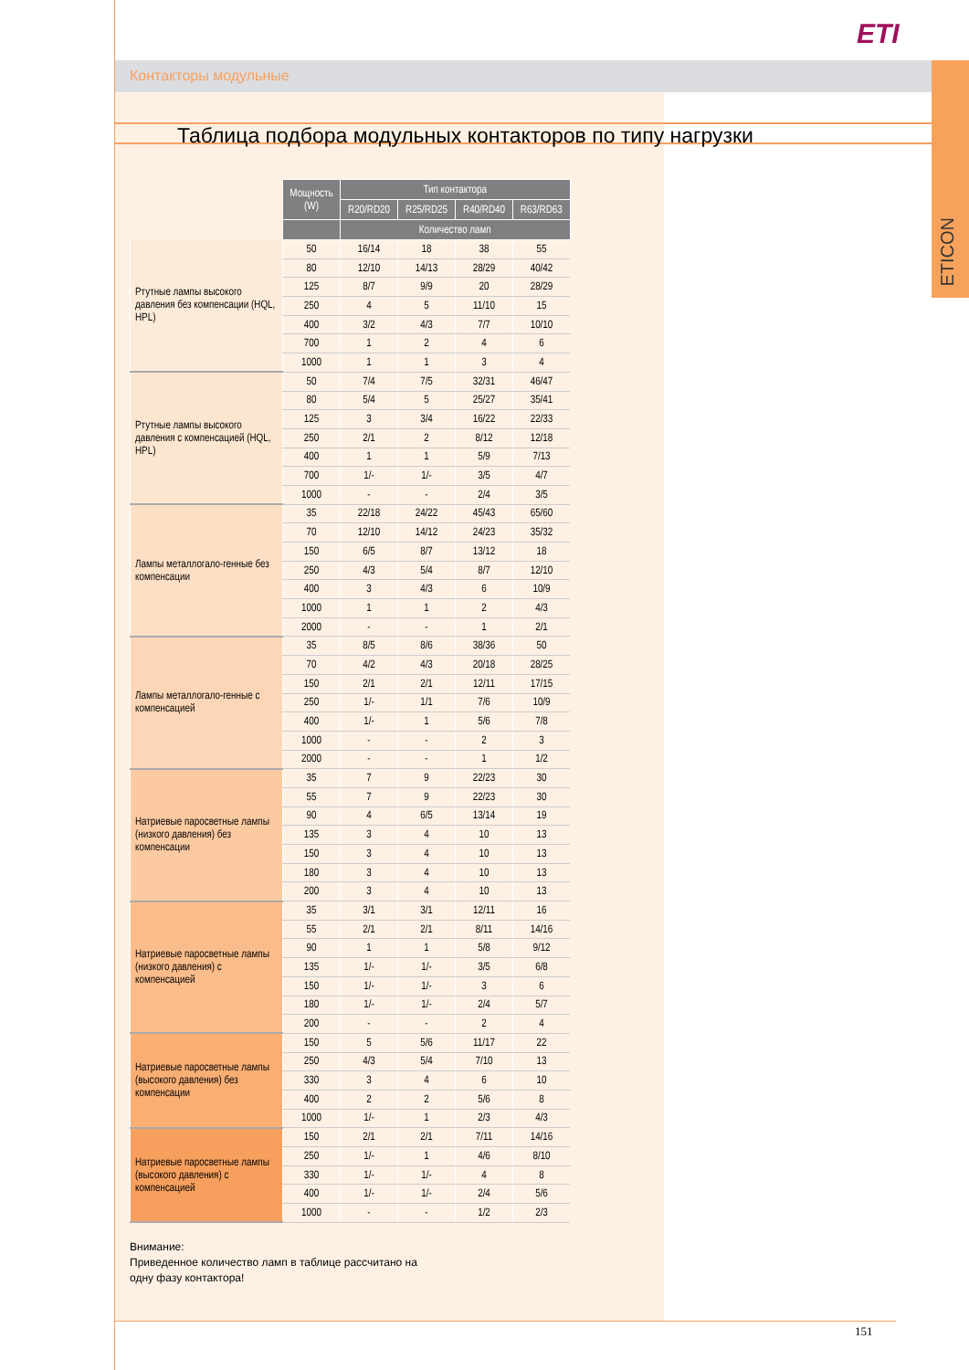ETI
Контакторы модульные
ETICON
Таблица подбора модульных контакторов по типу нагрузки
| | Мощность (W) | Тип контактора | | | |
| --- | --- | --- | --- | --- | --- |
| | | R20/RD20 | R25/RD25 | R40/RD40 | R63/RD63 |
| | | Количество ламп | | | |
| Ртутные лампы высокого давления без компенсации (HQL, HPL) | 50 | 16/14 | 18 | 38 | 55 |
| | 80 | 12/10 | 14/13 | 28/29 | 40/42 |
| | 125 | 8/7 | 9/9 | 20 | 28/29 |
| | 250 | 4 | 5 | 11/10 | 15 |
| | 400 | 3/2 | 4/3 | 7/7 | 10/10 |
| | 700 | 1 | 2 | 4 | 6 |
| | 1000 | 1 | 1 | 3 | 4 |
| Ртутные лампы высокого давления с компенсацией (HQL, HPL) | 50 | 7/4 | 7/5 | 32/31 | 46/47 |
| | 80 | 5/4 | 5 | 25/27 | 35/41 |
| | 125 | 3 | 3/4 | 16/22 | 22/33 |
| | 250 | 2/1 | 2 | 8/12 | 12/18 |
| | 400 | 1 | 1 | 5/9 | 7/13 |
| | 700 | 1/- | 1/- | 3/5 | 4/7 |
| | 1000 | - | - | 2/4 | 3/5 |
| Лампы металлогало-генные без компенсации | 35 | 22/18 | 24/22 | 45/43 | 65/60 |
| | 70 | 12/10 | 14/12 | 24/23 | 35/32 |
| | 150 | 6/5 | 8/7 | 13/12 | 18 |
| | 250 | 4/3 | 5/4 | 8/7 | 12/10 |
| | 400 | 3 | 4/3 | 6 | 10/9 |
| | 1000 | 1 | 1 | 2 | 4/3 |
| | 2000 | - | - | 1 | 2/1 |
| Лампы металлогало-генные с компенсацией | 35 | 8/5 | 8/6 | 38/36 | 50 |
| | 70 | 4/2 | 4/3 | 20/18 | 28/25 |
| | 150 | 2/1 | 2/1 | 12/11 | 17/15 |
| | 250 | 1/- | 1/1 | 7/6 | 10/9 |
| | 400 | 1/- | 1 | 5/6 | 7/8 |
| | 1000 | - | - | 2 | 3 |
| | 2000 | - | - | 1 | 1/2 |
| Натриевые паросветные лампы (низкого давления) без компенсации | 35 | 7 | 9 | 22/23 | 30 |
| | 55 | 7 | 9 | 22/23 | 30 |
| | 90 | 4 | 6/5 | 13/14 | 19 |
| | 135 | 3 | 4 | 10 | 13 |
| | 150 | 3 | 4 | 10 | 13 |
| | 180 | 3 | 4 | 10 | 13 |
| | 200 | 3 | 4 | 10 | 13 |
| Натриевые паросветные лампы (низкого давления) с компенсацией | 35 | 3/1 | 3/1 | 12/11 | 16 |
| | 55 | 2/1 | 2/1 | 8/11 | 14/16 |
| | 90 | 1 | 1 | 5/8 | 9/12 |
| | 135 | 1/- | 1/- | 3/5 | 6/8 |
| | 150 | 1/- | 1/- | 3 | 6 |
| | 180 | 1/- | 1/- | 2/4 | 5/7 |
| | 200 | - | - | 2 | 4 |
| Натриевые паросветные лампы (высокого давления) без компенсации | 150 | 5 | 5/6 | 11/17 | 22 |
| | 250 | 4/3 | 5/4 | 7/10 | 13 |
| | 330 | 3 | 4 | 6 | 10 |
| | 400 | 2 | 2 | 5/6 | 8 |
| | 1000 | 1/- | 1 | 2/3 | 4/3 |
| Натриевые паросветные лампы (высокого давления) с компенсацией | 150 | 2/1 | 2/1 | 7/11 | 14/16 |
| | 250 | 1/- | 1 | 4/6 | 8/10 |
| | 330 | 1/- | 1/- | 4 | 8 |
| | 400 | 1/- | 1/- | 2/4 | 5/6 |
| | 1000 | - | - | 1/2 | 2/3 |
Внимание:
Приведенное количество ламп в таблице рассчитано на
одну фазу контактора!
151